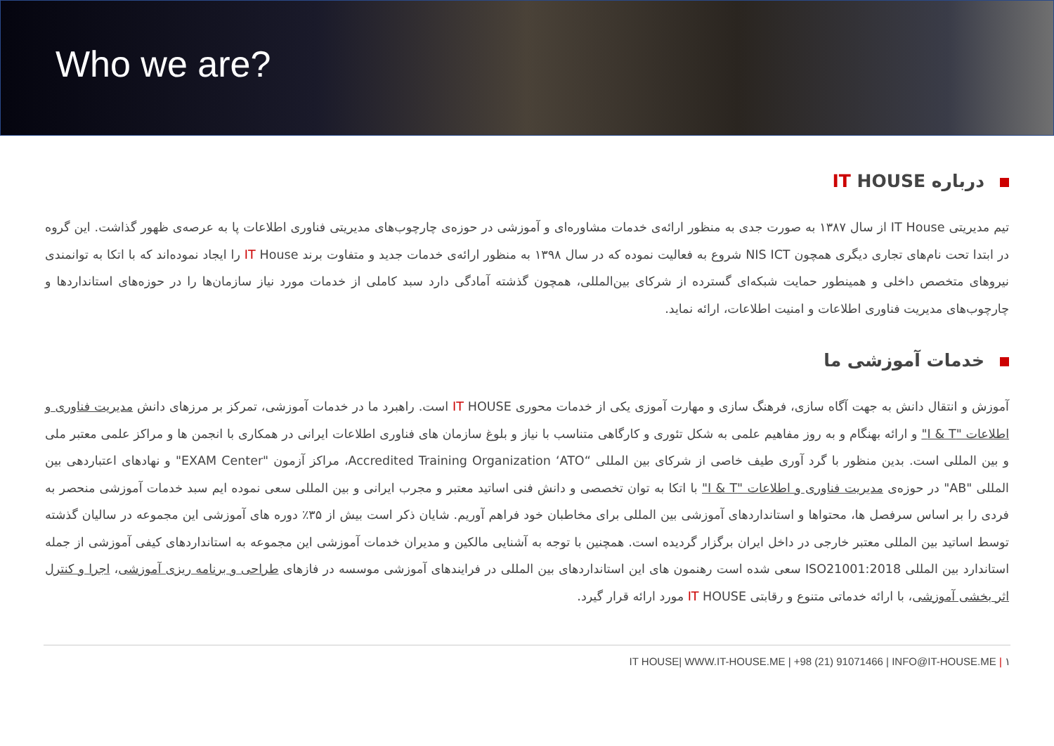Who we are?
درباره IT HOUSE
تیم مدیریتی IT House از سال ۱۳۸۷ به صورت جدی به منظور ارائه‌ی خدمات مشاوره‌ای و آموزشی در حوزه‌ی چارچوب‌های مدیریتی فناوری اطلاعات پا به عرصه‌ی ظهور گذاشت. این گروه در ابتدا تحت نام‌های تجاری دیگری همچون NIS ICT شروع به فعالیت نموده که در سال ۱۳۹۸ به منظور ارائه‌ی خدمات جدید و متفاوت برند IT House را ایجاد نموده‌اند که با اتکا به توانمندی نیروهای متخصص داخلی و همینطور حمایت شبکه‌ای گسترده از شرکای بین‌المللی، همچون گذشته آمادگی دارد سبد کاملی از خدمات مورد نیاز سازمان‌ها را در حوزه‌های استانداردها و چارچوب‌های مدیریت فناوری اطلاعات و امنیت اطلاعات، ارائه نماید.
خدمات آموزشی ما
آموزش و انتقال دانش به جهت آگاه سازی، فرهنگ سازی و مهارت آموزی یکی از خدمات محوری IT HOUSE است. راهبرد ما در خدمات آموزشی، تمرکز بر مرزهای دانش مدیریت فناوری و اطلاعات "I & T" و ارائه بهنگام و به روز مفاهیم علمی به شکل تئوری و کارگاهی متناسب با نیاز و بلوغ سازمان های فناوری اطلاعات ایرانی در همکاری با انجمن ها و مراکز علمی معتبر ملی و بین المللی است. بدین منظور با گرد آوری طیف خاصی از شرکای بین المللی “Accredited Training Organization ‘ATO، مراکز آزمون "EXAM Center" و نهادهای اعتباردهی بین المللی "AB" در حوزه‌ی مدیریت فناوری و اطلاعات "I & T" با اتکا به توان تخصصی و دانش فنی اساتید معتبر و مجرب ایرانی و بین المللی سعی نموده ایم سبد خدمات آموزشی منحصر به فردی را بر اساس سرفصل ها، محتواها و استانداردهای آموزشی بین المللی برای مخاطبان خود فراهم آوریم. شایان ذکر است بیش از ۳۵٪ دوره های آموزشی این مجموعه در سالیان گذشته توسط اساتید بین المللی معتبر خارجی در داخل ایران برگزار گردیده است. همچنین با توجه به آشنایی مالکین و مدیران خدمات آموزشی این مجموعه به استانداردهای کیفی آموزشی از جمله استاندارد بین المللی ISO21001:2018 سعی شده است رهنمون های این استانداردهای بین المللی در فرایندهای آموزشی موسسه در فازهای طراحی و برنامه ریزی آموزشی، اجرا و کنترل اثر بخشی آموزشی، با ارائه خدماتی متنوع و رقابتی IT HOUSE مورد ارائه قرار گیرد.
IT HOUSE| WWW.IT-HOUSE.ME | +98 (21) 91071466 | INFO@IT-HOUSE.ME | ۱